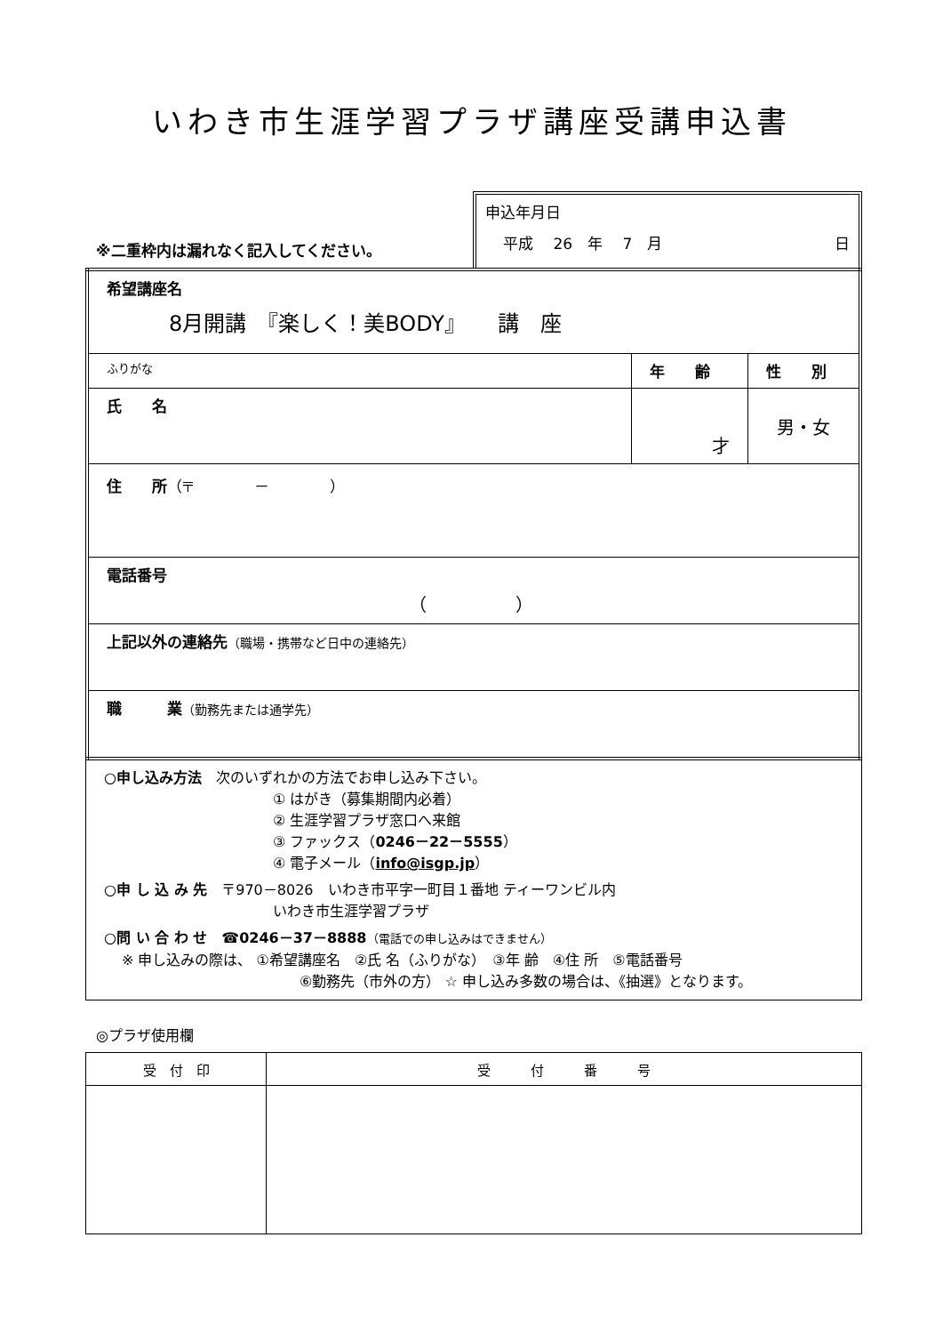いわき市生涯学習プラザ講座受講申込書
※二重枠内は漏れなく記入してください。
申込年月日
平成　 26　年　 7　月 日
| 希望講座名 8月開講 『楽しく！美BODY』 講 座 | | |
| ふりがな | 年 齢 | 性 別 |
| 氏 名 | 才 | 男・女 |
| 住 所 （〒 － ） | | |
| 電話番号 （ ） | | |
| 上記以外の連絡先 （職場・携帯など日中の連絡先） | | |
| 職 業 （勤務先または通学先） | | |
○申し込み方法　次のいずれかの方法でお申し込み下さい。
① はがき（募集期間内必着）
② 生涯学習プラザ窓口へ来館
③ ファックス（0246－22－5555）
④ 電子メール（info@isgp.jp）
○申 し 込 み 先　〒970－8026　いわき市平字一町目１番地 ティーワンビル内
いわき市生涯学習プラザ
○問 い 合 わ せ　☎0246－37－8888（電話での申し込みはできません）
※ 申し込みの際は、 ①希望講座名　②氏 名（ふりがな）　③年 齢　④住 所　⑤電話番号
⑥勤務先（市外の方） ☆ 申し込み多数の場合は、《抽選》となります。
◎プラザ使用欄
| 受 付 印 | 受 付 番 号 |